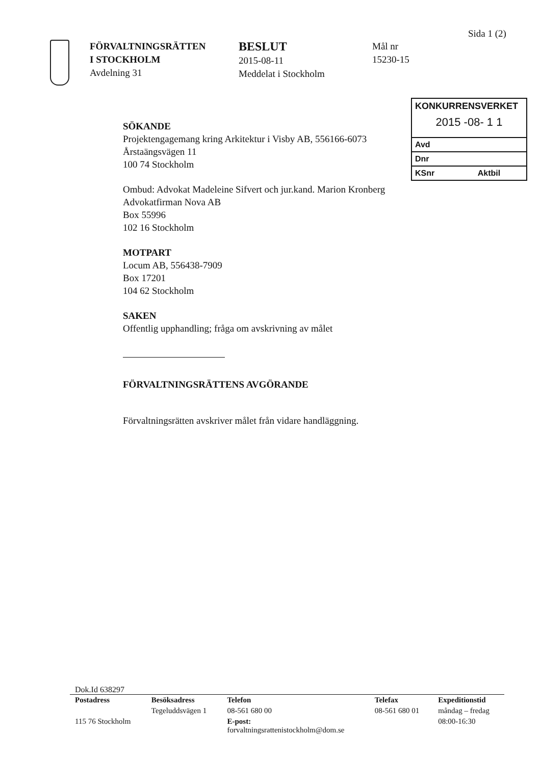Sida 1 (2)
FÖRVALTNINGSRÄTTEN
I STOCKHOLM
Avdelning 31
BESLUT
2015-08-11
Meddelat i Stockholm
Mål nr
15230-15
KONKURRENSVERKET
2015 -08- 1 1
Avd
Dnr
KSnr Aktbil
SÖKANDE
Projektengagemang kring Arkitektur i Visby AB, 556166-6073
Årstaängsvägen 11
100 74 Stockholm
Ombud: Advokat Madeleine Sifvert och jur.kand. Marion Kronberg
Advokatfirman Nova AB
Box 55996
102 16 Stockholm
MOTPART
Locum AB, 556438-7909
Box 17201
104 62 Stockholm
SAKEN
Offentlig upphandling; fråga om avskrivning av målet
FÖRVALTNINGSRÄTTENS AVGÖRANDE
Förvaltningsrätten avskriver målet från vidare handläggning.
Dok.Id 638297
| Postadress | Besöksadress | Telefon | Telefax | Expeditionstid |
| --- | --- | --- | --- | --- |
| | Tegeluddsvägen 1 | 08-561 680 00 | 08-561 680 01 | måndag – fredag |
| 115 76 Stockholm | | E-post: forvaltningsrattenistockholm@dom.se | | 08:00-16:30 |